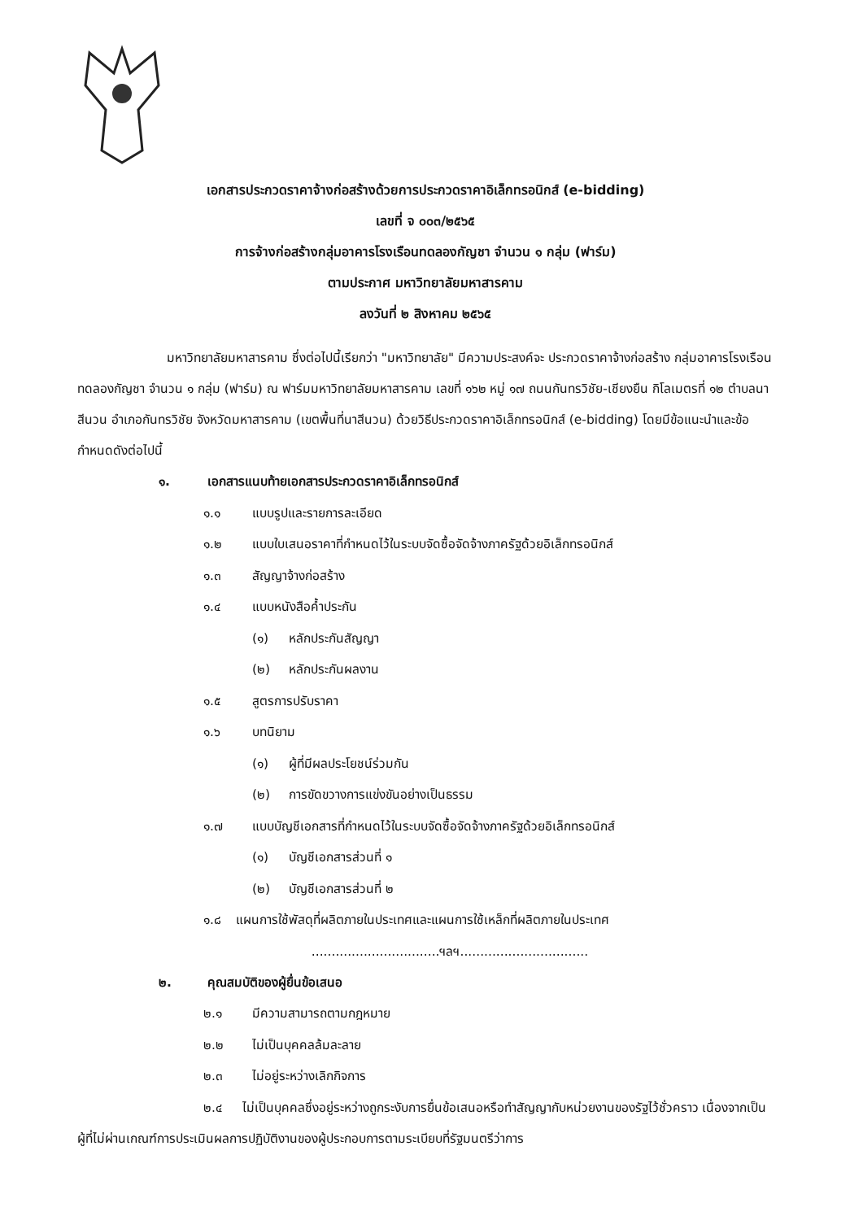เอกสารประกวดราคาจ้างก่อสร้างด้วยการประกวดราคาอิเล็กทรอนิกส์ (e-bidding)
เลขที่ จ ๐๐๓/๒๕๖๕
การจ้างก่อสร้างกลุ่มอาคารโรงเรือนทดลองกัญชา จำนวน ๑ กลุ่ม (ฟาร์ม)
ตามประกาศ มหาวิทยาลัยมหาสารคาม
ลงวันที่ ๒ สิงหาคม ๒๕๖๕
มหาวิทยาลัยมหาสารคาม ซึ่งต่อไปนี้เรียกว่า "มหาวิทยาลัย" มีความประสงค์จะ ประกวดราคาจ้างก่อสร้าง กลุ่มอาคารโรงเรือนทดลองกัญชา จำนวน ๑ กลุ่ม (ฟาร์ม) ณ ฟาร์มมหาวิทยาลัยมหาสารคาม เลขที่ ๑๖๒ หมู่ ๑๗ ถนนกันทรวิชัย-เชียงยืน กิโลเมตรที่ ๑๒ ตำบลนาสีนวน อำเภอกันทรวิชัย จังหวัดมหาสารคาม (เขตพื้นที่นาสีนวน) ด้วยวิธีประกวดราคาอิเล็กทรอนิกส์ (e-bidding) โดยมีข้อแนะนำและข้อกำหนดดังต่อไปนี้
๑. เอกสารแนบท้ายเอกสารประกวดราคาอิเล็กทรอนิกส์
๑.๑ แบบรูปและรายการละเอียด
๑.๒ แบบใบเสนอราคาที่กำหนดไว้ในระบบจัดซื้อจัดจ้างภาครัฐด้วยอิเล็กทรอนิกส์
๑.๓ สัญญาจ้างก่อสร้าง
๑.๔ แบบหนังสือค้ำประกัน
(๑) หลักประกันสัญญา
(๒) หลักประกันผลงาน
๑.๕ สูตรการปรับราคา
๑.๖ บทนิยาม
(๑) ผู้ที่มีผลประโยชน์ร่วมกัน
(๒) การขัดขวางการแข่งขันอย่างเป็นธรรม
๑.๗ แบบบัญชีเอกสารที่กำหนดไว้ในระบบจัดซื้อจัดจ้างภาครัฐด้วยอิเล็กทรอนิกส์
(๑) บัญชีเอกสารส่วนที่ ๑
(๒) บัญชีเอกสารส่วนที่ ๒
๑.๘ แผนการใช้พัสดุที่ผลิตภายในประเทศและแผนการใช้เหล็กที่ผลิตภายในประเทศ
................................ฯลฯ................................
๒. คุณสมบัติของผู้ยื่นข้อเสนอ
๒.๑ มีความสามารถตามกฎหมาย
๒.๒ ไม่เป็นบุคคลล้มละลาย
๒.๓ ไม่อยู่ระหว่างเลิกกิจการ
๒.๔ ไม่เป็นบุคคลซึ่งอยู่ระหว่างถูกระงับการยื่นข้อเสนอหรือทำสัญญากับหน่วยงานของรัฐไว้ชั่วคราว เนื่องจากเป็นผู้ที่ไม่ผ่านเกณฑ์การประเมินผลการปฏิบัติงานของผู้ประกอบการตามระเบียบที่รัฐมนตรีว่าการ